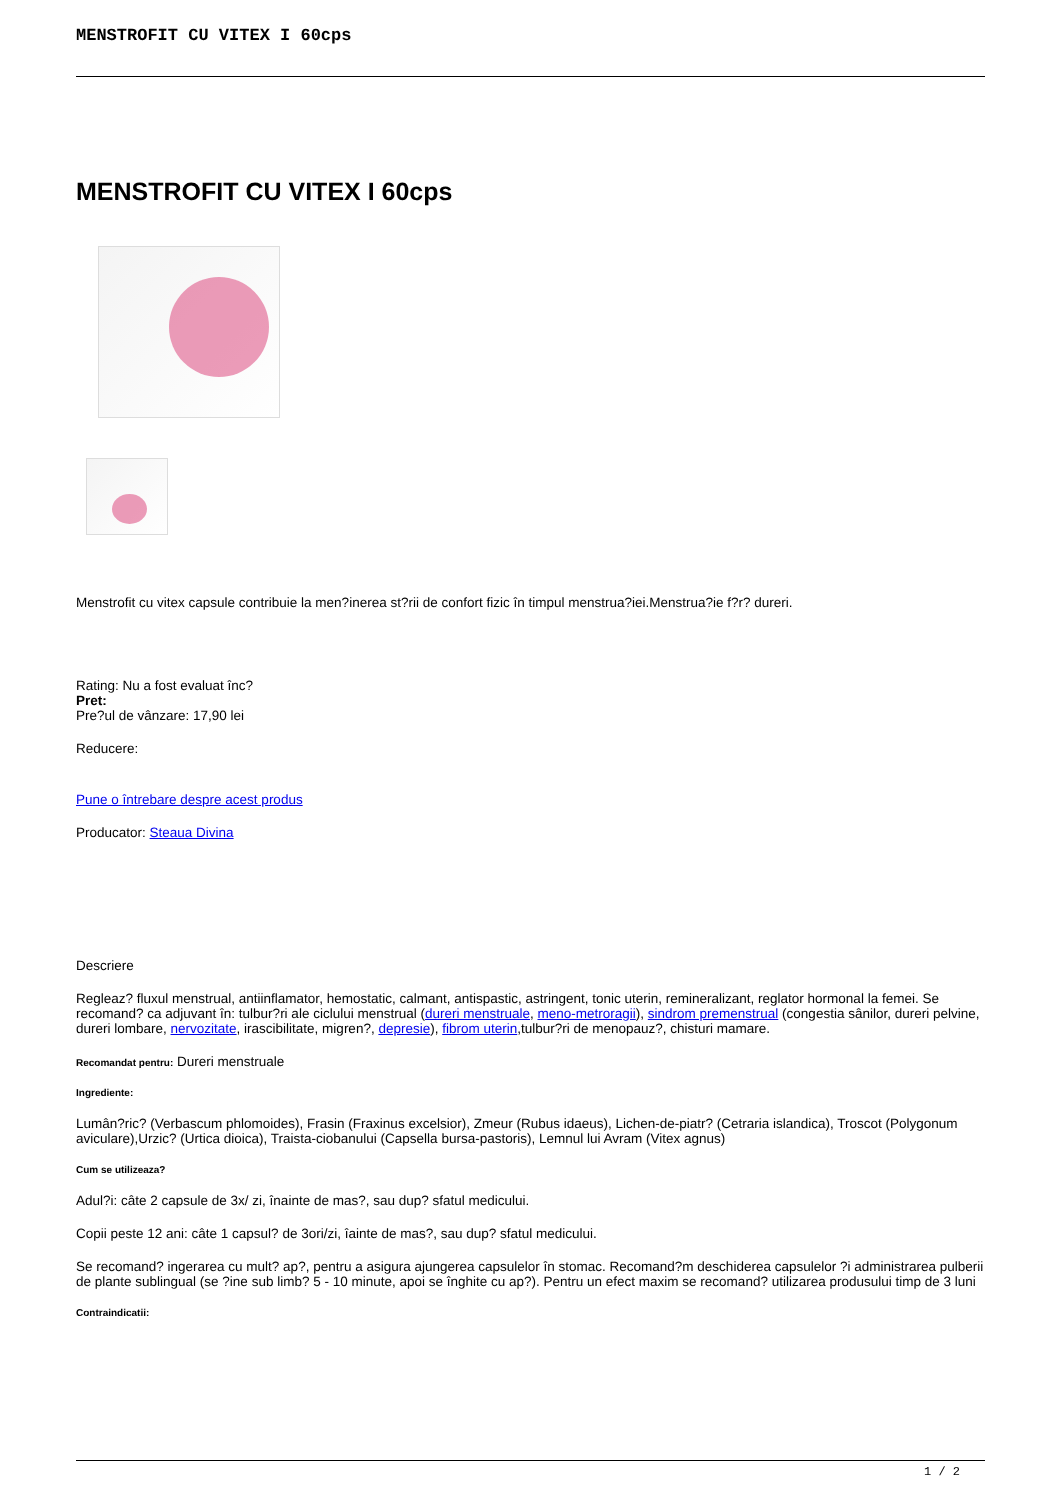MENSTROFIT CU VITEX I 60cps
MENSTROFIT CU VITEX I 60cps
Menstrofit cu vitex capsule contribuie la men?inerea st?rii de confort fizic în timpul menstrua?iei.Menstrua?ie f?r? dureri.
Rating: Nu a fost evaluat înc?
Pret:
Pre?ul de vânzare: 17,90 lei
Reducere:
Pune o întrebare despre acest produs
Producator: Steaua Divina
Descriere
Regleaz? fluxul menstrual, antiinflamator, hemostatic, calmant, antispastic, astringent, tonic uterin, remineralizant, reglator hormonal la femei. Se recomand? ca adjuvant în: tulbur?ri ale ciclului menstrual (dureri menstruale, meno-metroragii), sindrom premenstrual (congestia sânilor, dureri pelvine, dureri lombare, nervozitate, irascibilitate, migren?, depresie), fibrom uterin,tulbur?ri de menopauz?, chisturi mamare.
Recomandat pentru: Dureri menstruale
Ingrediente:
Lumân?ric? (Verbascum phlomoides), Frasin (Fraxinus excelsior), Zmeur (Rubus idaeus), Lichen-de-piatr? (Cetraria islandica), Troscot (Polygonum aviculare),Urzic? (Urtica dioica), Traista-ciobanului (Capsella bursa-pastoris), Lemnul lui Avram (Vitex agnus)
Cum se utilizeaza?
Adul?i: câte 2 capsule de 3x/ zi, înainte de mas?, sau dup? sfatul medicului.
Copii peste 12 ani: câte 1 capsul? de 3ori/zi, îainte de mas?, sau dup? sfatul medicului.
Se recomand? ingerarea cu mult? ap?, pentru a asigura ajungerea capsulelor în stomac. Recomand?m deschiderea capsulelor ?i administrarea pulberii de plante sublingual (se ?ine sub limb? 5 - 10 minute, apoi se înghite cu ap?). Pentru un efect maxim se recomand? utilizarea produsului timp de 3 luni
Contraindicatii:
1 / 2